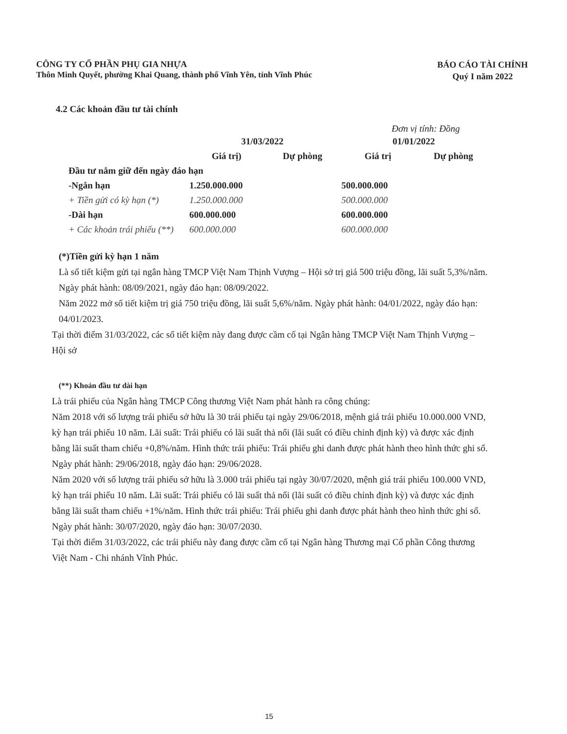CÔNG TY CỔ PHẦN PHỤ GIA NHỰA
Thôn Minh Quyết, phường Khai Quang, thành phố Vĩnh Yên, tỉnh Vĩnh Phúc
BÁO CÁO TÀI CHÍNH
Quý I năm 2022
4.2 Các khoản đầu tư tài chính
Đơn vị tính: Đồng
| | 31/03/2022 | | 01/01/2022 | |
| --- | --- | --- | --- | --- |
| | Giá trị) | Dự phòng | Giá trị | Dự phòng |
| Đầu tư nắm giữ đến ngày đáo hạn | | | | |
| -Ngắn hạn | 1.250.000.000 | | 500.000.000 | |
| + Tiền gửi có kỳ hạn (*) | 1.250.000.000 | | 500.000.000 | |
| -Dài hạn | 600.000.000 | | 600.000.000 | |
| + Các khoản trái phiếu (**) | 600.000.000 | | 600.000.000 | |
(*)Tiền gửi kỳ hạn 1 năm
Là sổ tiết kiệm gửi tại ngân hàng TMCP Việt Nam Thịnh Vượng – Hội sở trị giá 500 triệu đồng, lãi suất 5,3%/năm. Ngày phát hành: 08/09/2021, ngày đáo hạn: 08/09/2022.
Năm 2022 mở số tiết kiệm trị giá 750 triệu đồng, lãi suất 5,6%/năm. Ngày phát hành: 04/01/2022, ngày đáo hạn: 04/01/2023.
Tại thời điểm 31/03/2022, các sổ tiết kiệm này đang được cầm cố tại Ngân hàng TMCP Việt Nam Thịnh Vượng – Hội sở
(**) Khoản đầu tư dài hạn
Là trái phiếu của Ngân hàng TMCP Công thương Việt Nam phát hành ra công chúng:
Năm 2018 với số lượng trái phiếu sở hữu là 30 trái phiếu tại ngày 29/06/2018, mệnh giá trái phiếu 10.000.000 VND, kỳ hạn trái phiếu 10 năm. Lãi suất: Trái phiếu có lãi suất thả nổi (lãi suất có điều chỉnh định kỳ) và được xác định bằng lãi suất tham chiếu +0,8%/năm. Hình thức trái phiếu: Trái phiếu ghi danh được phát hành theo hình thức ghi sổ. Ngày phát hành: 29/06/2018, ngày đáo hạn: 29/06/2028.
Năm 2020 với số lượng trái phiếu sở hữu là 3.000 trái phiếu tại ngày 30/07/2020, mệnh giá trái phiếu 100.000 VND, kỳ hạn trái phiếu 10 năm. Lãi suất: Trái phiếu có lãi suất thả nổi (lãi suất có điều chỉnh định kỳ) và được xác định bằng lãi suất tham chiếu +1%/năm. Hình thức trái phiếu: Trái phiếu ghi danh được phát hành theo hình thức ghi sổ. Ngày phát hành: 30/07/2020, ngày đáo hạn: 30/07/2030.
Tại thời điểm 31/03/2022, các trái phiếu này đang được cầm cố tại Ngân hàng Thương mại Cổ phần Công thương Việt Nam - Chi nhánh Vĩnh Phúc.
15